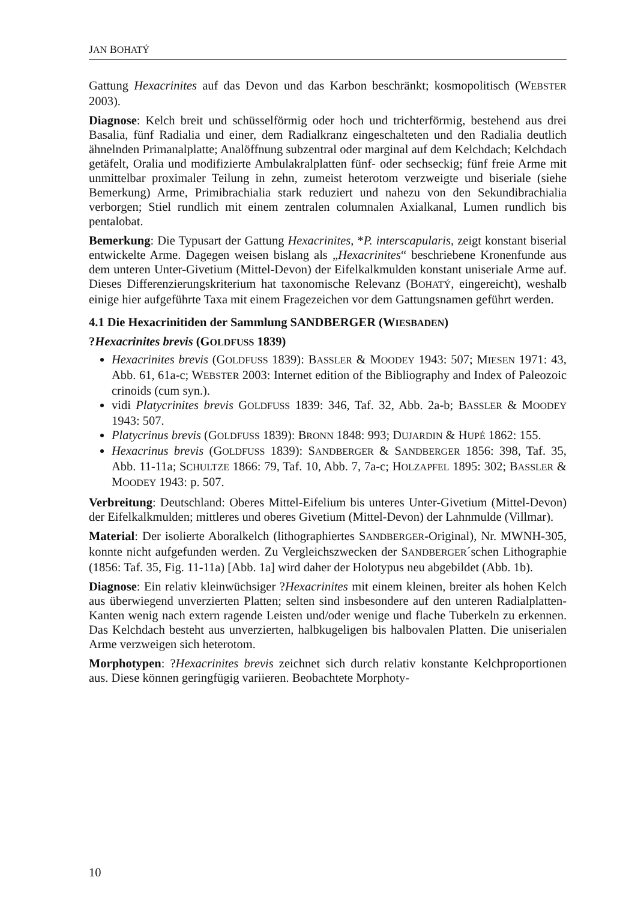JAN BOHATÝ
Gattung Hexacrinites auf das Devon und das Karbon beschränkt; kosmopolitisch (WEBSTER 2003).
Diagnose: Kelch breit und schüsselförmig oder hoch und trichterförmig, bestehend aus drei Basalia, fünf Radialia und einer, dem Radialkranz eingeschalteten und den Radialia deutlich ähnelnden Primanalplatte; Analöffnung subzentral oder marginal auf dem Kelchdach; Kelchdach getäfelt, Oralia und modifizierte Ambulakralplatten fünf- oder sechseckig; fünf freie Arme mit unmittelbar proximaler Teilung in zehn, zumeist heterotom verzweigte und biseriale (siehe Bemerkung) Arme, Primibrachialia stark reduziert und nahezu von den Sekundibrachialia verborgen; Stiel rundlich mit einem zentralen columnalen Axialkanal, Lumen rundlich bis pentalobat.
Bemerkung: Die Typusart der Gattung Hexacrinites, *P. interscapularis, zeigt konstant biserial entwickelte Arme. Dagegen weisen bislang als „Hexacrinites“ beschriebene Kronenfunde aus dem unteren Unter-Givetium (Mittel-Devon) der Eifelkalkmulden konstant uniseriale Arme auf. Dieses Differenzierungskriterium hat taxonomische Relevanz (BOHATÝ, eingereicht), weshalb einige hier aufgeführte Taxa mit einem Fragezeichen vor dem Gattungsnamen geführt werden.
4.1 Die Hexacrinitiden der Sammlung SANDBERGER (WIESBADEN)
?Hexacrinites brevis (GOLDFUSS 1839)
Hexacrinites brevis (GOLDFUSS 1839): BASSLER & MOODEY 1943: 507; MIESEN 1971: 43, Abb. 61, 61a-c; WEBSTER 2003: Internet edition of the Bibliography and Index of Paleozoic crinoids (cum syn.).
vidi Platycrinites brevis GOLDFUSS 1839: 346, Taf. 32, Abb. 2a-b; BASSLER & MOODEY 1943: 507.
Platycrinus brevis (GOLDFUSS 1839): BRONN 1848: 993; DUJARDIN & HUPÉ 1862: 155.
Hexacrinus brevis (GOLDFUSS 1839): SANDBERGER & SANDBERGER 1856: 398, Taf. 35, Abb. 11-11a; SCHULTZE 1866: 79, Taf. 10, Abb. 7, 7a-c; HOLZAPFEL 1895: 302; BASSLER & MOODEY 1943: p. 507.
Verbreitung: Deutschland: Oberes Mittel-Eifelium bis unteres Unter-Givetium (Mittel-Devon) der Eifelkalkmulden; mittleres und oberes Givetium (Mittel-Devon) der Lahnmulde (Villmar).
Material: Der isolierte Aboralkelch (lithographiertes SANDBERGER-Original), Nr. MWNH-305, konnte nicht aufgefunden werden. Zu Vergleichszwecken der SANDBERGER´schen Lithographie (1856: Taf. 35, Fig. 11-11a) [Abb. 1a] wird daher der Holotypus neu abgebildet (Abb. 1b).
Diagnose: Ein relativ kleinwüchsiger ?Hexacrinites mit einem kleinen, breiter als hohen Kelch aus überwiegend unverzierten Platten; selten sind insbesondere auf den unteren Radialplatten-Kanten wenig nach extern ragende Leisten und/oder wenige und flache Tuberkeln zu erkennen. Das Kelchdach besteht aus unverzierten, halbkugeligen bis halbovalen Platten. Die uniserialen Arme verzweigen sich heterotom.
Morphotypen: ?Hexacrinites brevis zeichnet sich durch relativ konstante Kelchproportionen aus. Diese können geringfügig variieren. Beobachtete Morphoty-
10